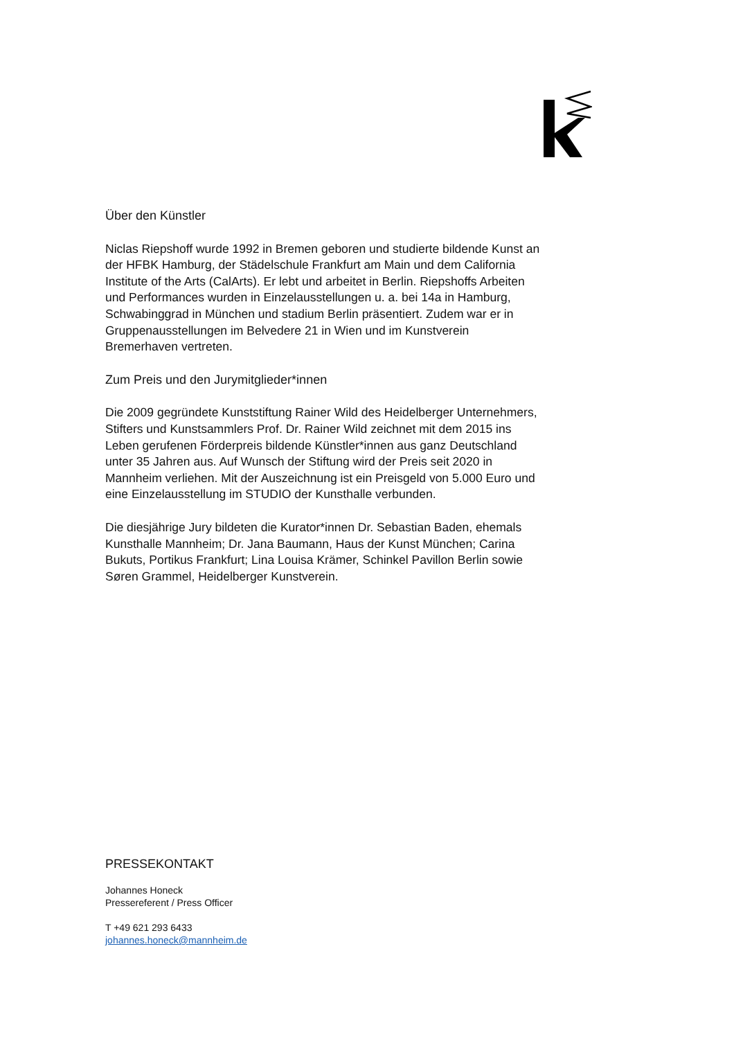Über den Künstler
Niclas Riepshoff wurde 1992 in Bremen geboren und studierte bildende Kunst an der HFBK Hamburg, der Städelschule Frankfurt am Main und dem California Institute of the Arts (CalArts). Er lebt und arbeitet in Berlin. Riepshoffs Arbeiten und Performances wurden in Einzelausstellungen u. a. bei 14a in Hamburg, Schwabinggrad in München und stadium Berlin präsentiert. Zudem war er in Gruppenausstellungen im Belvedere 21 in Wien und im Kunstverein Bremerhaven vertreten.
Zum Preis und den Jurymitglieder*innen
Die 2009 gegründete Kunststiftung Rainer Wild des Heidelberger Unternehmers, Stifters und Kunstsammlers Prof. Dr. Rainer Wild zeichnet mit dem 2015 ins Leben gerufenen Förderpreis bildende Künstler*innen aus ganz Deutschland unter 35 Jahren aus. Auf Wunsch der Stiftung wird der Preis seit 2020 in Mannheim verliehen. Mit der Auszeichnung ist ein Preisgeld von 5.000 Euro und eine Einzelausstellung im STUDIO der Kunsthalle verbunden.
Die diesjährige Jury bildeten die Kurator*innen Dr. Sebastian Baden, ehemals Kunsthalle Mannheim; Dr. Jana Baumann, Haus der Kunst München; Carina Bukuts, Portikus Frankfurt; Lina Louisa Krämer, Schinkel Pavillon Berlin sowie Søren Grammel, Heidelberger Kunstverein.
PRESSEKONTAKT
Johannes Honeck
Pressereferent / Press Officer
T +49 621 293 6433
johannes.honeck@mannheim.de